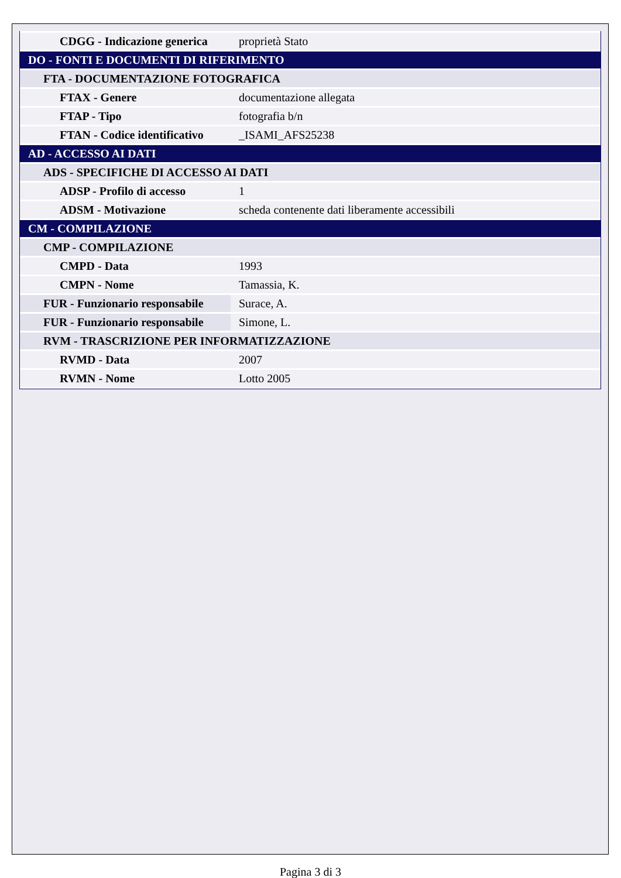| CDGG - Indicazione generica | proprietà Stato |
| DO - FONTI E DOCUMENTI DI RIFERIMENTO | |
| FTA - DOCUMENTAZIONE FOTOGRAFICA | |
| FTAX - Genere | documentazione allegata |
| FTAP - Tipo | fotografia b/n |
| FTAN - Codice identificativo | _ISAMI_AFS25238 |
| AD - ACCESSO AI DATI | |
| ADS - SPECIFICHE DI ACCESSO AI DATI | |
| ADSP - Profilo di accesso | 1 |
| ADSM - Motivazione | scheda contenente dati liberamente accessibili |
| CM - COMPILAZIONE | |
| CMP - COMPILAZIONE | |
| CMPD - Data | 1993 |
| CMPN - Nome | Tamassia, K. |
| FUR - Funzionario responsabile | Surace, A. |
| FUR - Funzionario responsabile | Simone, L. |
| RVM - TRASCRIZIONE PER INFORMATIZZAZIONE | |
| RVMD - Data | 2007 |
| RVMN - Nome | Lotto 2005 |
Pagina 3 di 3